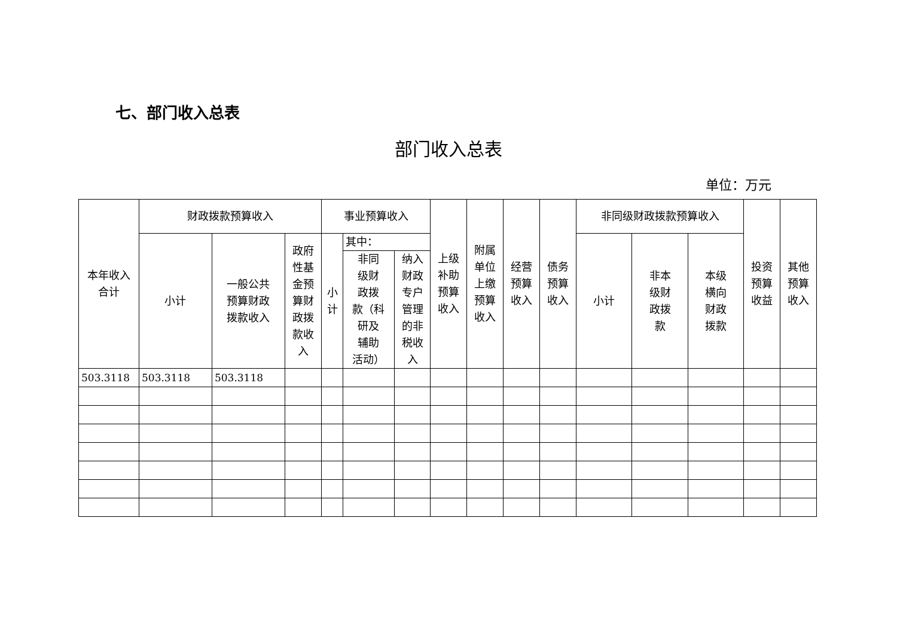七、部门收入总表
部门收入总表
单位：万元
| 本年收入 合计 | 财政拨款预算收入 | | | 事业预算收入 | | | 上级 补助 预算 收入 | 附属 单位 上缴 预算 收入 | 经营 预算 收入 | 债务 预算 收入 | 非同级财政拨款预算收入 | | | 投资 预算 收益 | 其他 预算 收入 |
| --- | --- | --- | --- | --- | --- | --- | --- | --- | --- | --- | --- | --- | --- | --- | --- |
| | 小计 | 一般公共 预算财政 拨款收入 | 政府 性基 金预 算财 政拨 款收 入 | 小 计 | 其中： | | | | | | 小计 | 非本 级财 政拨 款 | 本级 横向 财政 拨款 | | |
| | | | | | 非同 级财 政拨 款（科 研及 辅助 活动） | 纳入 财政 专户 管理 的非 税收 入 | | | | | | | | | |
| 503.3118 | 503.3118 | 503.3118 | | | | | | | | | | | | | |